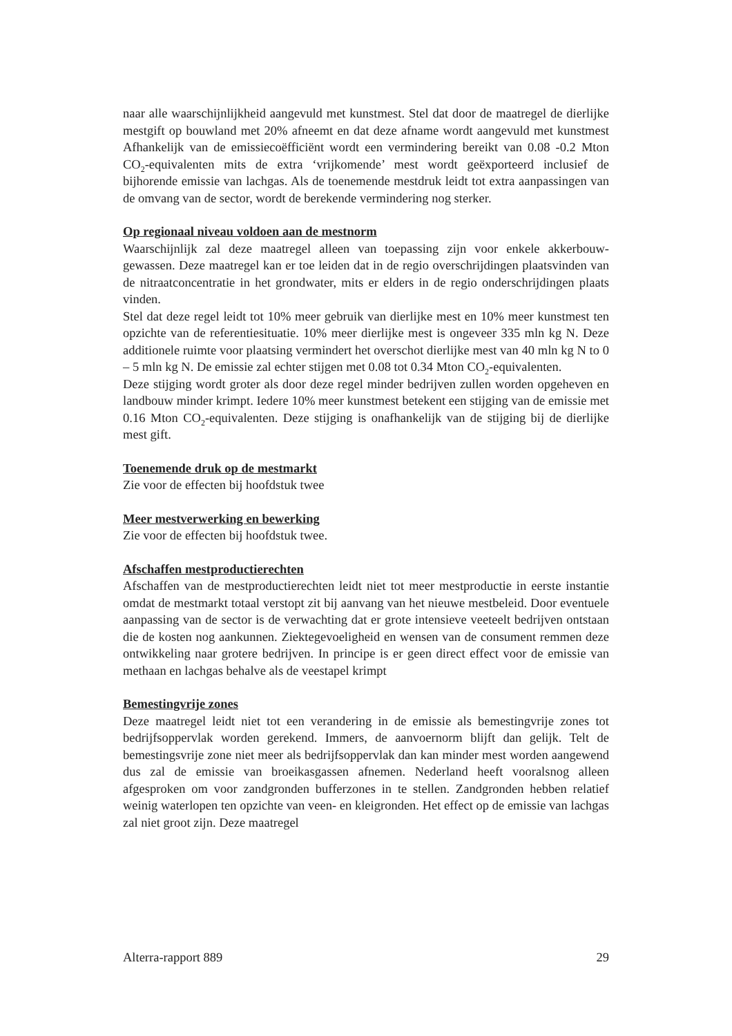naar alle waarschijnlijkheid aangevuld met kunstmest. Stel dat door de maatregel de dierlijke mestgift op bouwland met 20% afneemt en dat deze afname wordt aangevuld met kunstmest Afhankelijk van de emissiecoëfficiënt wordt een vermindering bereikt van 0.08 -0.2 Mton CO<sub>2</sub>-equivalenten mits de extra ‘vrijkomende’ mest wordt geëxporteerd inclusief de bijhorende emissie van lachgas. Als de toenemende mestdruk leidt tot extra aanpassingen van de omvang van de sector, wordt de berekende vermindering nog sterker.
Op regionaal niveau voldoen aan de mestnorm
Waarschijnlijk zal deze maatregel alleen van toepassing zijn voor enkele akkerbouw-gewassen. Deze maatregel kan er toe leiden dat in de regio overschrijdingen plaatsvinden van de nitraatconcentratie in het grondwater, mits er elders in de regio onderschrijdingen plaats vinden.
Stel dat deze regel leidt tot 10% meer gebruik van dierlijke mest en 10% meer kunstmest ten opzichte van de referentiesituatie. 10% meer dierlijke mest is ongeveer 335 mln kg N. Deze additionele ruimte voor plaatsing vermindert het overschot dierlijke mest van 40 mln kg N to 0 – 5 mln kg N. De emissie zal echter stijgen met 0.08 tot 0.34 Mton CO<sub>2</sub>-equivalenten.
Deze stijging wordt groter als door deze regel minder bedrijven zullen worden opgeheven en landbouw minder krimpt. Iedere 10% meer kunstmest betekent een stijging van de emissie met 0.16 Mton CO<sub>2</sub>-equivalenten. Deze stijging is onafhankelijk van de stijging bij de dierlijke mest gift.
Toenemende druk op de mestmarkt
Zie voor de effecten bij hoofdstuk twee
Meer mestverwerking en bewerking
Zie voor de effecten bij hoofdstuk twee.
Afschaffen mestproductierechten
Afschaffen van de mestproductierechten leidt niet tot meer mestproductie in eerste instantie omdat de mestmarkt totaal verstopt zit bij aanvang van het nieuwe mestbeleid. Door eventuele aanpassing van de sector is de verwachting dat er grote intensieve veeteelt bedrijven ontstaan die de kosten nog aankunnen. Ziektegevoeligheid en wensen van de consument remmen deze ontwikkeling naar grotere bedrijven. In principe is er geen direct effect voor de emissie van methaan en lachgas behalve als de veestapel krimpt
Bemestingvrije zones
Deze maatregel leidt niet tot een verandering in de emissie als bemestingvrije zones tot bedrijfsoppervlak worden gerekend. Immers, de aanvoernorm blijft dan gelijk. Telt de bemestingsvrije zone niet meer als bedrijfsoppervlak dan kan minder mest worden aangewend dus zal de emissie van broeikasgassen afnemen. Nederland heeft vooralsnog alleen afgesproken om voor zandgronden bufferzones in te stellen. Zandgronden hebben relatief weinig waterlopen ten opzichte van veen- en kleigronden. Het effect op de emissie van lachgas zal niet groot zijn. Deze maatregel
Alterra-rapport 889 29